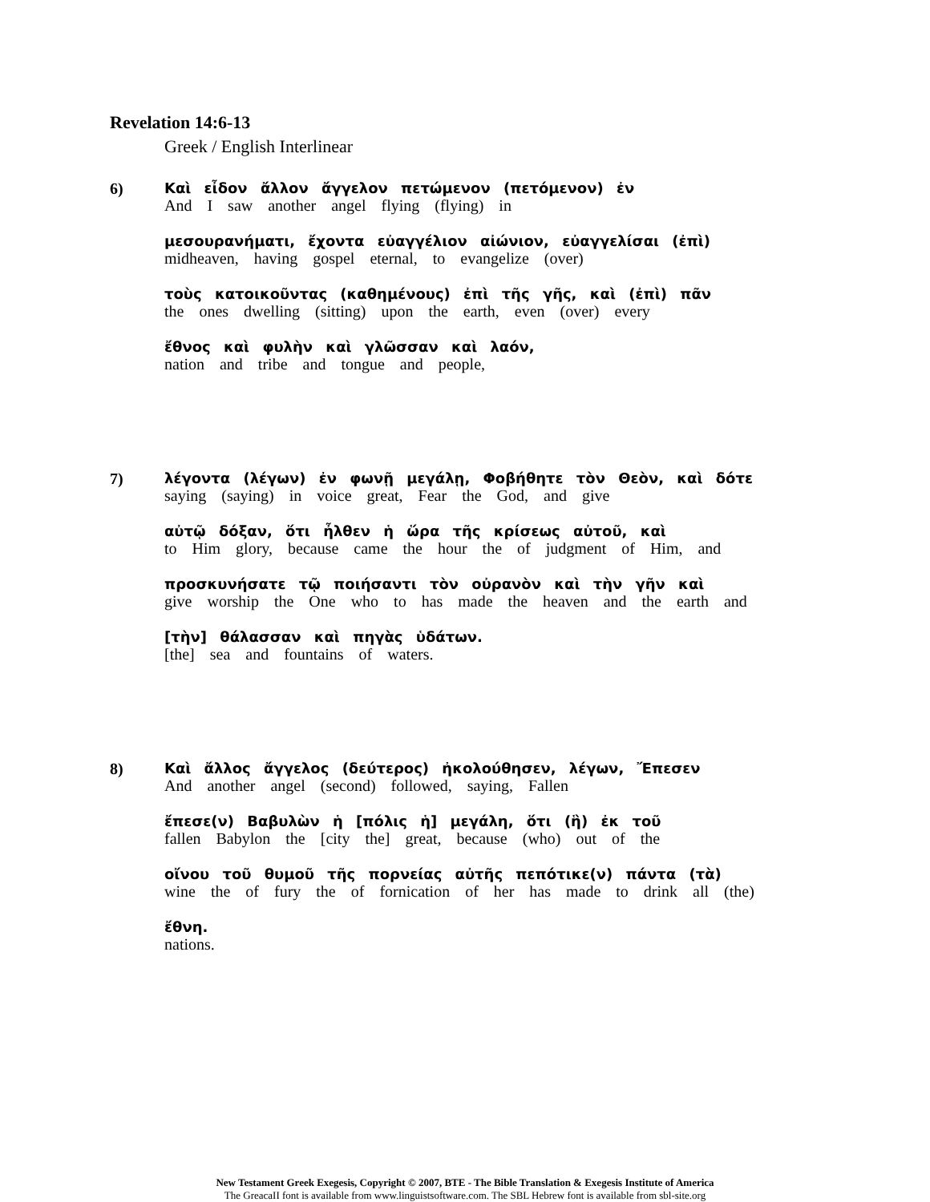Revelation 14:6-13
Greek / English Interlinear
6) Καὶ εἶδον ἄλλον ἄγγελον πετώμενον (πετόμενον) ἐν
And I saw another angel flying (flying) in
μεσουρανήματι, ἔχοντα εὐαγγέλιον αἰώνιον, εὐαγγελίσαι (ἐπὶ)
midheaven, having gospel eternal, to evangelize (over)
τοὺς κατοικοῦντας (καθημένους) ἐπὶ τῆς γῆς, καὶ (ἐπὶ) πᾶν
the ones dwelling (sitting) upon the earth, even (over) every
ἔθνος καὶ φυλὴν καὶ γλῶσσαν καὶ λαόν,
nation and tribe and tongue and people,
7) λέγοντα (λέγων) ἐν φωνῇ μεγάλῃ, Φοβήθητε τὸν Θεὸν, καὶ δότε
saying (saying) in voice great, Fear the God, and give
αὐτῷ δόξαν, ὅτι ἦλθεν ἡ ὥρα τῆς κρίσεως αὐτοῦ, καὶ
to Him glory, because came the hour the of judgment of Him, and
προσκυνήσατε τῷ ποιήσαντι τὸν οὐρανὸν καὶ τὴν γῆν καὶ
give worship the One who to has made the heaven and the earth and
[τὴν] θάλασσαν καὶ πηγὰς ὑδάτων.
[the] sea and fountains of waters.
8) Καὶ ἄλλος ἄγγελος (δεύτερος) ἠκολούθησεν, λέγων, Ἔπεσεν
And another angel (second) followed, saying, Fallen
ἔπεσε(ν) Βαβυλὼν ἡ [πόλις ἡ] μεγάλη, ὅτι (ἣ) ἐκ τοῦ
fallen Babylon the [city the] great, because (who) out of the
οἴνου τοῦ θυμοῦ τῆς πορνείας αὐτῆς πεπότικε(ν) πάντα (τὰ)
wine the of fury the of fornication of her has made to drink all (the)
ἔθνη.
nations.
New Testament Greek Exegesis, Copyright © 2007, BTE - The Bible Translation & Exegesis Institute of America
The GreacaII font is available from www.linguistsoftware.com. The SBL Hebrew font is available from sbl-site.org